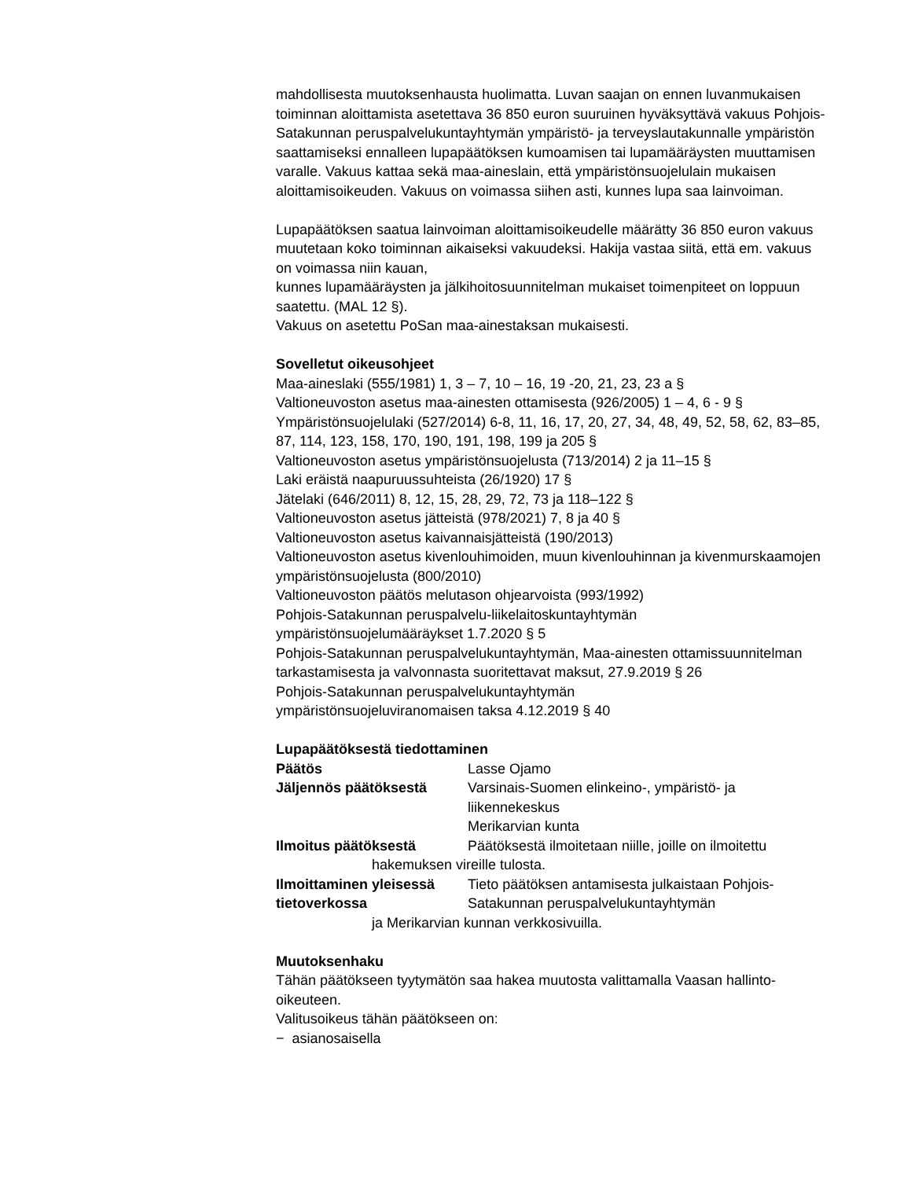mahdollisesta muutoksenhausta huolimatta. Luvan saajan on ennen luvanmukaisen toiminnan aloittamista asetettava 36 850 euron suuruinen hyväksyttävä vakuus Pohjois-Satakunnan peruspalvelukuntayhtymän ympäristö- ja terveyslautakunnalle ympäristön saattamiseksi ennalleen lupapäätöksen kumoamisen tai lupamääräysten muuttamisen varalle. Vakuus kattaa sekä maa-aineslain, että ympäristönsuojelulain mukaisen aloittamisoikeuden. Vakuus on voimassa siihen asti, kunnes lupa saa lainvoiman.
Lupapäätöksen saatua lainvoiman aloittamisoikeudelle määrätty 36 850 euron vakuus muutetaan koko toiminnan aikaiseksi vakuudeksi. Hakija vastaa siitä, että em. vakuus on voimassa niin kauan,
kunnes lupamääräysten ja jälkihoitosuunnitelman mukaiset toimenpiteet on loppuun saatettu. (MAL 12 §).
Vakuus on asetettu PoSan maa-ainestaksan mukaisesti.
Sovelletut oikeusohjeet
Maa-aineslaki (555/1981) 1, 3 – 7, 10 – 16, 19 -20, 21, 23, 23 a §
Valtioneuvoston asetus maa-ainesten ottamisesta (926/2005) 1 – 4, 6 - 9 §
Ympäristönsuojelulaki (527/2014) 6-8, 11, 16, 17, 20, 27, 34, 48, 49, 52, 58, 62, 83–85, 87, 114, 123, 158, 170, 190, 191, 198, 199 ja 205 §
Valtioneuvoston asetus ympäristönsuojelusta (713/2014) 2 ja 11–15 §
Laki eräistä naapuruussuhteista (26/1920) 17 §
Jätelaki (646/2011) 8, 12, 15, 28, 29, 72, 73 ja 118–122 §
Valtioneuvoston asetus jätteistä (978/2021) 7, 8 ja 40 §
Valtioneuvoston asetus kaivannaisjätteistä (190/2013)
Valtioneuvoston asetus kivenlouhimoiden, muun kivenlouhinnan ja kivenmurskaamojen ympäristönsuojelusta (800/2010)
Valtioneuvoston päätös melutason ohjearvoista (993/1992)
Pohjois-Satakunnan peruspalvelu-liikelaitoskuntayhtymän
ympäristönsuojelumääräykset 1.7.2020 § 5
Pohjois-Satakunnan peruspalvelukuntayhtymän, Maa-ainesten ottamissuunnitelman tarkastamisesta ja valvonnasta suoritettavat maksut, 27.9.2019 § 26
Pohjois-Satakunnan peruspalvelukuntayhtymän
ympäristönsuojeluviranomaisen taksa 4.12.2019 § 40
Lupapäätöksestä tiedottaminen
Päätös Lasse Ojamo
Jäljennös päätöksestä Varsinais-Suomen elinkeino-, ympäristö- ja liikennekeskus
Merikarvian kunta
Ilmoitus päätöksestä Päätöksestä ilmoitetaan niille, joille on ilmoitettu
hakemuksen vireille tulosta.
Ilmoittaminen yleisessä tietoverkossa Tieto päätöksen antamisesta julkaistaan Pohjois-Satakunnan peruspalvelukuntayhtymän
ja Merikarvian kunnan verkkosivuilla.
Muutoksenhaku
Tähän päätökseen tyytymätön saa hakea muutosta valittamalla Vaasan hallinto-oikeuteen.
Valitusoikeus tähän päätökseen on:
− asianosaisella